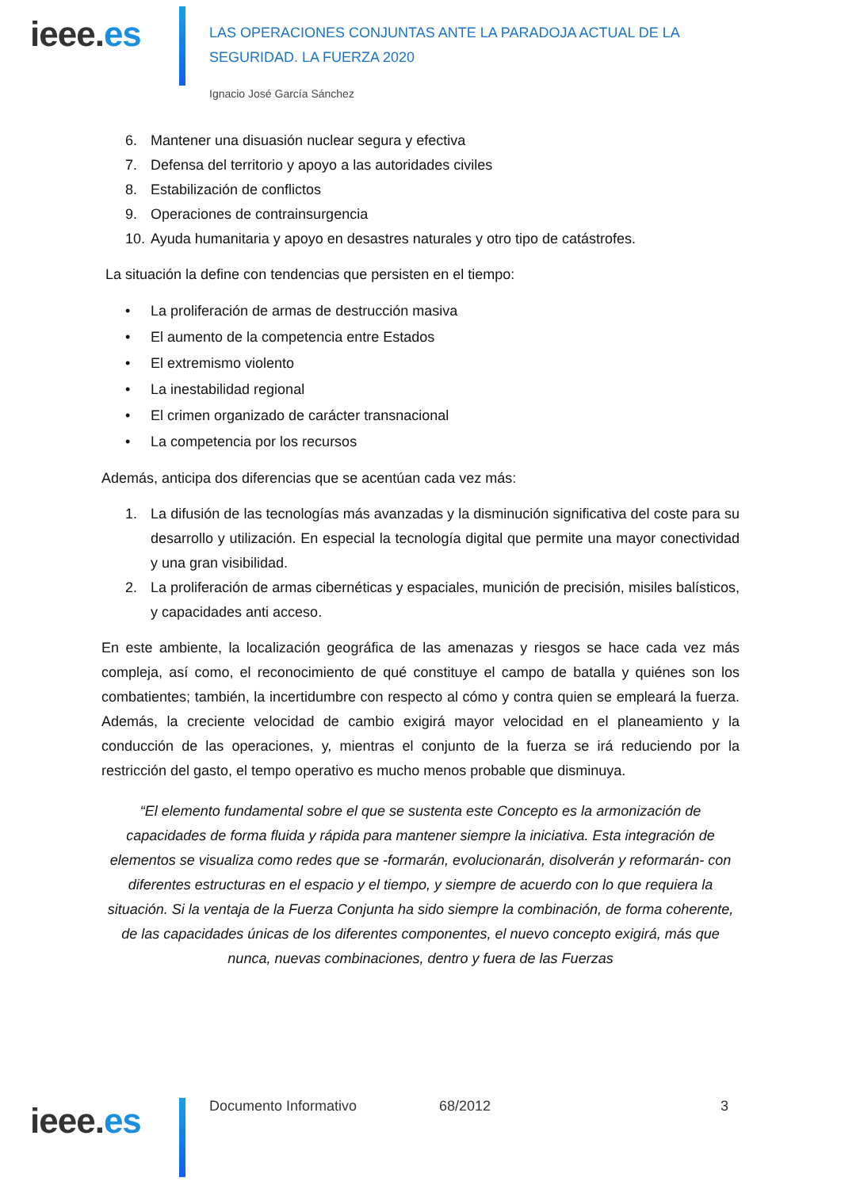ieee.es
LAS OPERACIONES CONJUNTAS ANTE LA PARADOJA ACTUAL DE LA
SEGURIDAD. LA FUERZA 2020
Ignacio José García Sánchez
6. Mantener una disuasión nuclear segura y efectiva
7. Defensa del territorio y apoyo a las autoridades civiles
8. Estabilización de conflictos
9. Operaciones de contrainsurgencia
10. Ayuda humanitaria y apoyo en desastres naturales y otro tipo de catástrofes.
La situación la define con tendencias que persisten en el tiempo:
• La proliferación de armas de destrucción masiva
• El aumento de la competencia entre Estados
• El extremismo violento
• La inestabilidad regional
• El crimen organizado de carácter transnacional
• La competencia por los recursos
Además, anticipa dos diferencias que se acentúan cada vez más:
1. La difusión de las tecnologías más avanzadas y la disminución significativa del coste para su desarrollo y utilización. En especial la tecnología digital que permite una mayor conectividad y una gran visibilidad.
2. La proliferación de armas cibernéticas y espaciales, munición de precisión, misiles balísticos, y capacidades anti acceso.
En este ambiente, la localización geográfica de las amenazas y riesgos se hace cada vez más compleja, así como, el reconocimiento de qué constituye el campo de batalla y quiénes son los combatientes; también, la incertidumbre con respecto al cómo y contra quien se empleará la fuerza. Además, la creciente velocidad de cambio exigirá mayor velocidad en el planeamiento y la conducción de las operaciones, y, mientras el conjunto de la fuerza se irá reduciendo por la restricción del gasto, el tempo operativo es mucho menos probable que disminuya.
“El elemento fundamental sobre el que se sustenta este Concepto es la armonización de capacidades de forma fluida y rápida para mantener siempre la iniciativa. Esta integración de elementos se visualiza como redes que se -formarán, evolucionarán, disolverán y reformarán- con diferentes estructuras en el espacio y el tiempo, y siempre de acuerdo con lo que requiera la situación. Si la ventaja de la Fuerza Conjunta ha sido siempre la combinación, de forma coherente, de las capacidades únicas de los diferentes componentes, el nuevo concepto exigirá, más que nunca, nuevas combinaciones, dentro y fuera de las Fuerzas
ieee.es
Documento Informativo 68/2012 3